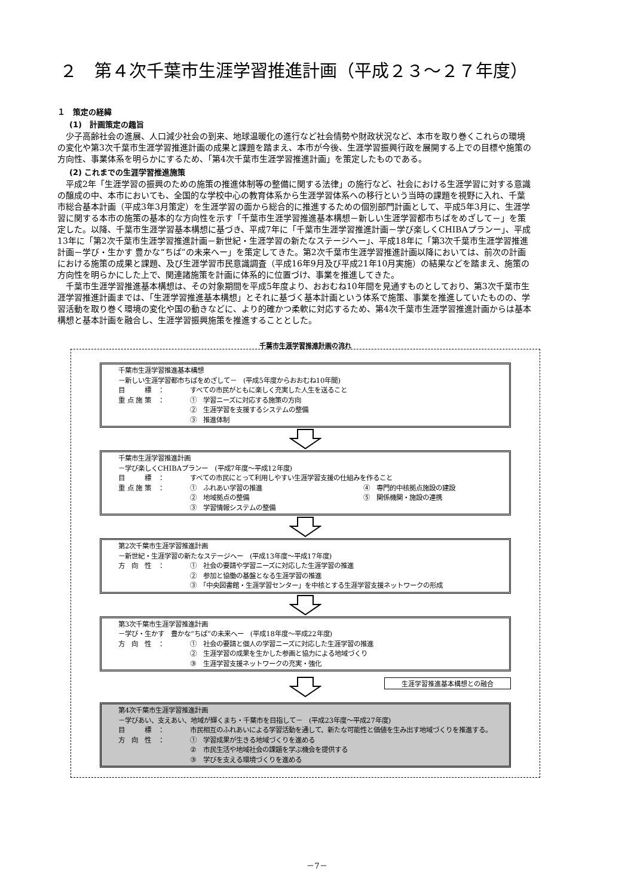２　第４次千葉市生涯学習推進計画（平成２３～２７年度）
１　策定の経緯
(1)　計画策定の趣旨
少子高齢社会の進展、人口減少社会の到来、地球温暖化の進行など社会情勢や財政状況など、本市を取り巻くこれらの環境の変化や第3次千葉市生涯学習推進計画の成果と課題を踏まえ、本市が今後、生涯学習振興行政を展開する上での目標や施策の方向性、事業体系を明らかにするため、「第4次千葉市生涯学習推進計画」を策定したものである。
(2) これまでの生涯学習推進施策
平成2年「生涯学習の振興のための施策の推進体制等の整備に関する法律」の施行など、社会における生涯学習に対する意識の醸成の中、本市においても、全国的な学校中心の教育体系から生涯学習体系への移行という当時の課題を視野に入れ、千葉市総合基本計画（平成3年3月策定）を生涯学習の面から総合的に推進するための個別部門計画として、平成5年3月に、生涯学習に関する本市の施策の基本的な方向性を示す「千葉市生涯学習推進基本構想－新しい生涯学習都市ちばをめざして－」を策定した。以降、千葉市生涯学習基本構想に基づき、平成7年に「千葉市生涯学習推進計画－学び楽しくCHIBAプランー」、平成13年に「第2次千葉市生涯学習推進計画－新世紀・生涯学習の新たなステージへー」、平成18年に「第3次千葉市生涯学習推進計画－学び・生かす 豊かな“ちば”の未来へー」を策定してきた。第2次千葉市生涯学習推進計画以降においては、前次の計画における施策の成果と課題、及び生涯学習市民意識調査（平成16年9月及び平成21年10月実施）の結果などを踏まえ、施策の方向性を明らかにした上で、関連諸施策を計画に体系的に位置づけ、事業を推進してきた。
千葉市生涯学習推進基本構想は、その対象期間を平成5年度より、おおむね10年間を見通すものとしており、第3次千葉市生涯学習推進計画までは、「生涯学習推進基本構想」とそれに基づく基本計画という体系で施策、事業を推進していたものの、学習活動を取り巻く環境の変化や国の動きなどに、より的確かつ柔軟に対応するため、第4次千葉市生涯学習推進計画からは基本構想と基本計画を融合し、生涯学習振興施策を推進することとした。
千葉市生涯学習推進計画の流れ
千葉市生涯学習推進基本構想
－新しい生涯学習都市ちばをめざして－　(平成5年度からおおむね10年間)
目　　　標　： すべての市民がともに楽しく充実した人生を送ること
重 点 施 策　： ①　学習ニーズに対応する施策の方向
②　生涯学習を支援するシステムの整備
③　推進体制
千葉市生涯学習推進計画
－学び楽しくCHIBAプランー　(平成7年度～平成12年度)
目　　　標　： すべての市民にとって利用しやすい生涯学習支援の仕組みを作ること
重 点 施 策　： ①　ふれあい学習の推進
②　地域拠点の整備
③　学習情報システムの整備 ④　専門的中核拠点施設の建設
⑤　関係機関・施設の連携
第2次千葉市生涯学習推進計画
－新世紀・生涯学習の新たなステージへー　(平成13年度～平成17年度)
方　向　性　： ①　社会の要請や学習ニーズに対応した生涯学習の推進
②　参加と協働の基盤となる生涯学習の推進
③　「中央図書館・生涯学習センター」を中核とする生涯学習支援ネットワークの形成
第3次千葉市生涯学習推進計画
－学び・生かす　豊かな“ちば”の未来へー　(平成18年度～平成22年度)
方　向　性　： ①　社会の要請と個人の学習ニーズに対応した生涯学習の推進
②　生涯学習の成果を生かした参画と協力による地域づくり
③　生涯学習支援ネットワークの充実・強化
生涯学習推進基本構想との融合
第4次千葉市生涯学習推進計画
－学びあい、支えあい、地域が輝くまち・千葉市を目指して－　(平成23年度～平成27年度)
目　　　標　： 市民相互のふれあいによる学習活動を通して、新たな可能性と価値を生み出す地域づくりを推進する。
方　向　性　： ①　学習成果が生きる地域づくりを進める
②　市民生活や地域社会の課題を学ぶ機会を提供する
③　学びを支える環境づくりを進める
－7－